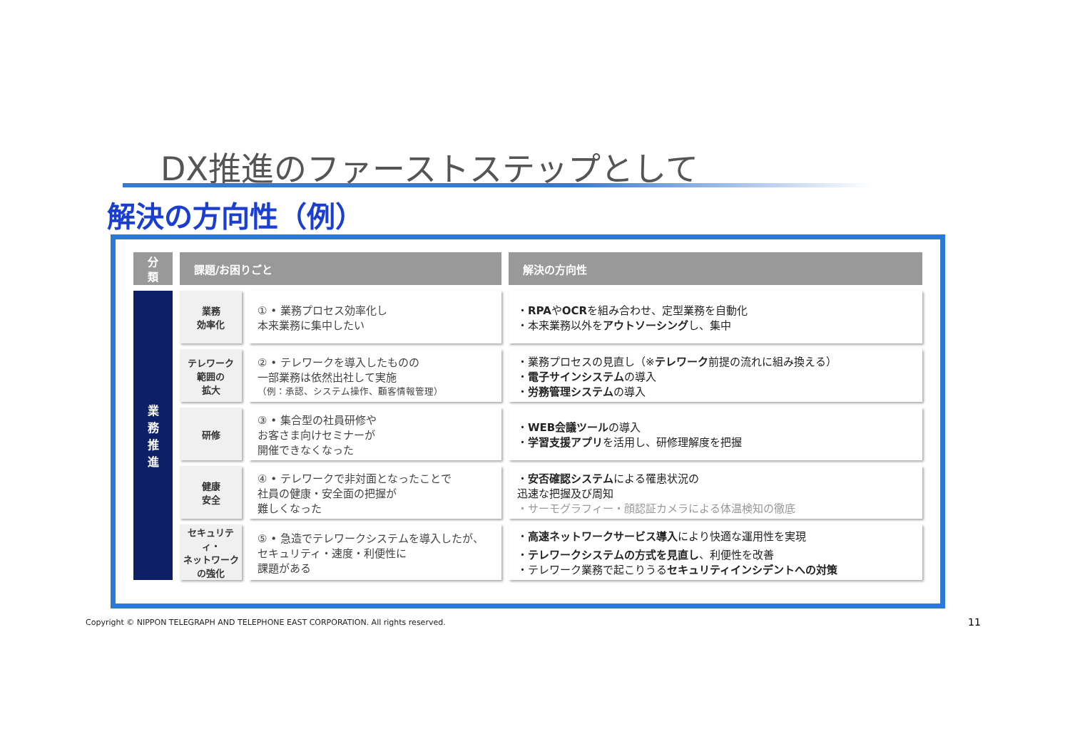DX推進のファーストステップとして
解決の方向性（例）
| 分類 | 課題/お困りごと | | 解決の方向性 |
| --- | --- | --- | --- |
| 業 務 推 進 | 業務 効率化 | ① • 業務プロセス効率化し 本来業務に集中したい | ・ RPA や OCR を組み合わせ、定型業務を自動化 ・本来業務以外を アウトソーシング し、集中 |
| | テレワーク 範囲の 拡大 | ② • テレワークを導入したものの 一部業務は依然出社して実施 （例：承認、システム操作、顧客情報管理） | ・業務プロセスの見直し（※ テレワーク 前提の流れに組み換える） ・ 電子サインシステム の導入 ・ 労務管理システム の導入 |
| | 研修 | ③ • 集合型の社員研修や お客さま向けセミナーが 開催できなくなった | ・ WEB会議ツール の導入 ・ 学習支援アプリ を活用し、研修理解度を把握 |
| | 健康 安全 | ④ • テレワークで非対面となったことで 社員の健康・安全面の把握が 難しくなった | ・ 安否確認システム による罹患状況の 迅速な把握及び周知 ・サーモグラフィー・顔認証カメラによる体温検知の徹底 |
| | セキュリティ・ ネットワーク の強化 | ⑤ • 急造でテレワークシステムを導入したが、 セキュリティ・速度・利便性に 課題がある | ・ 高速ネットワークサービス導入 により快適な運用性を実現 ・ テレワークシステムの方式を見直し 、利便性を改善 ・テレワーク業務で起こりうる セキュリティインシデントへの対策 |
Copyright © NIPPON TELEGRAPH AND TELEPHONE EAST CORPORATION. All rights reserved.
11